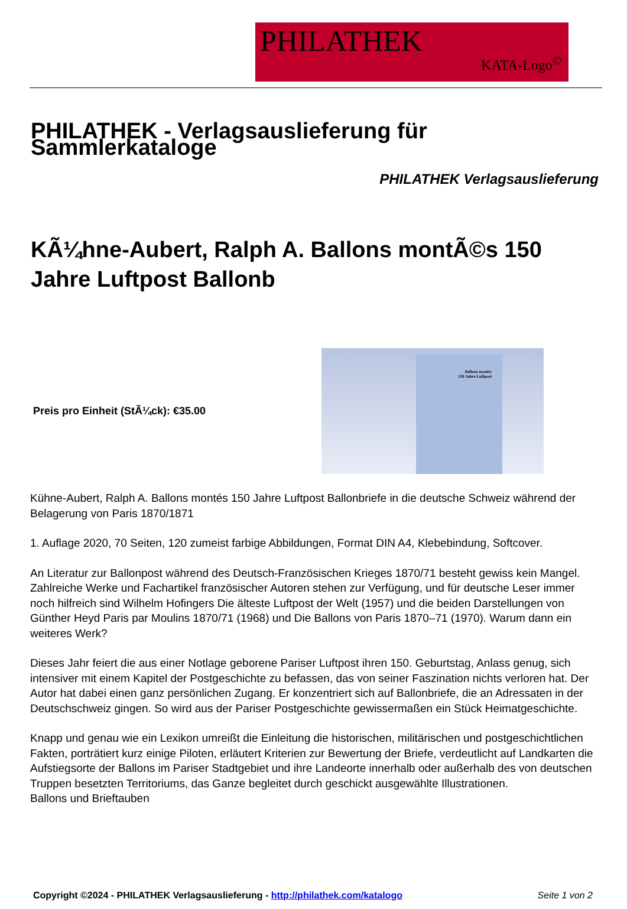PHILATHEK
KATA-Logo<sup>©</sup>
PHILATHEK - Verlagsauslieferung für Sammlerkataloge
PHILATHEK Verlagsauslieferung
KÃ¼hne-Aubert, Ralph A. Ballons montÃ©s 150 Jahre Luftpost Ballonb
Preis pro Einheit (StÃ¼ck): €35.00
Ballons montés
150 Jahre Luftpost
Kühne-Aubert, Ralph A. Ballons montés 150 Jahre Luftpost Ballonbriefe in die deutsche Schweiz während der Belagerung von Paris 1870/1871
1. Auflage 2020, 70 Seiten, 120 zumeist farbige Abbildungen, Format DIN A4, Klebebindung, Softcover.
An Literatur zur Ballonpost während des Deutsch-Französischen Krieges 1870/71 besteht gewiss kein Mangel. Zahlreiche Werke und Fachartikel französischer Autoren stehen zur Verfügung, und für deutsche Leser immer noch hilfreich sind Wilhelm Hofingers Die älteste Luftpost der Welt (1957) und die beiden Darstellungen von Günther Heyd Paris par Moulins 1870/71 (1968) und Die Ballons von Paris 1870–71 (1970). Warum dann ein weiteres Werk?
Dieses Jahr feiert die aus einer Notlage geborene Pariser Luftpost ihren 150. Geburtstag, Anlass genug, sich intensiver mit einem Kapitel der Postgeschichte zu befassen, das von seiner Faszination nichts verloren hat. Der Autor hat dabei einen ganz persönlichen Zugang. Er konzentriert sich auf Ballonbriefe, die an Adressaten in der Deutschschweiz gingen. So wird aus der Pariser Postgeschichte gewissermaßen ein Stück Heimatgeschichte.
Knapp und genau wie ein Lexikon umreißt die Einleitung die historischen, militärischen und postgeschichtlichen Fakten, porträtiert kurz einige Piloten, erläutert Kriterien zur Bewertung der Briefe, verdeutlicht auf Landkarten die Aufstiegsorte der Ballons im Pariser Stadtgebiet und ihre Landeorte innerhalb oder außerhalb des von deutschen Truppen besetzten Territoriums, das Ganze begleitet durch geschickt ausgewählte Illustrationen.
Ballons und Brieftauben
Copyright ©2024 - PHILATHEK Verlagsauslieferung - http://philathek.com/katalogo Seite 1 von 2